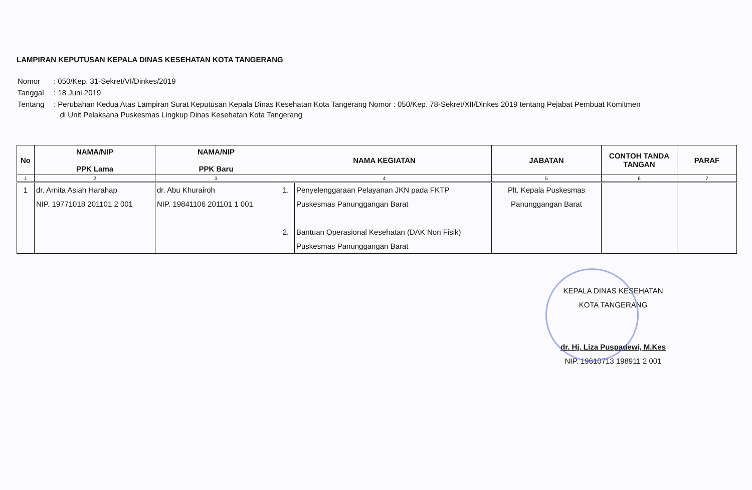LAMPIRAN KEPUTUSAN KEPALA DINAS KESEHATAN KOTA TANGERANG
| Nomor | : 050/Kep. 31-Sekret/VI/Dinkes/2019 |
| Tanggal | : 18 Juni 2019 |
| Tentang | : Perubahan Kedua Atas Lampiran Surat Keputusan Kepala Dinas Kesehatan Kota Tangerang Nomor : 050/Kep. 78-Sekret/XII/Dinkes 2019 tentang Pejabat Pembuat Komitmen di Unit Pelaksana Puskesmas Lingkup Dinas Kesehatan Kota Tangerang |
| No | NAMA/NIP PPK Lama | NAMA/NIP PPK Baru | NAMA KEGIATAN | | JABATAN | CONTOH TANDA TANGAN | PARAF |
| --- | --- | --- | --- | --- | --- | --- | --- |
| 1 | 2 | 3 | 4 | | 5 | 6 | 7 |
| 1 | dr. Arnita Asiah Harahap NIP. 19771018 201101 2 001 | dr. Abu Khurairoh NIP. 19841106 201101 1 001 | 1. 2. | Penyelenggaraan Pelayanan JKN pada FKTP Puskesmas Panunggangan Barat Bantuan Operasional Kesehatan (DAK Non Fisik) Puskesmas Panunggangan Barat | Plt. Kepala Puskesmas Panunggangan Barat | | |
KEPALA DINAS KESEHATAN
KOTA TANGERANG
dr. Hj. Liza Puspadewi, M.Kes
NIP. 19610713 198911 2 001